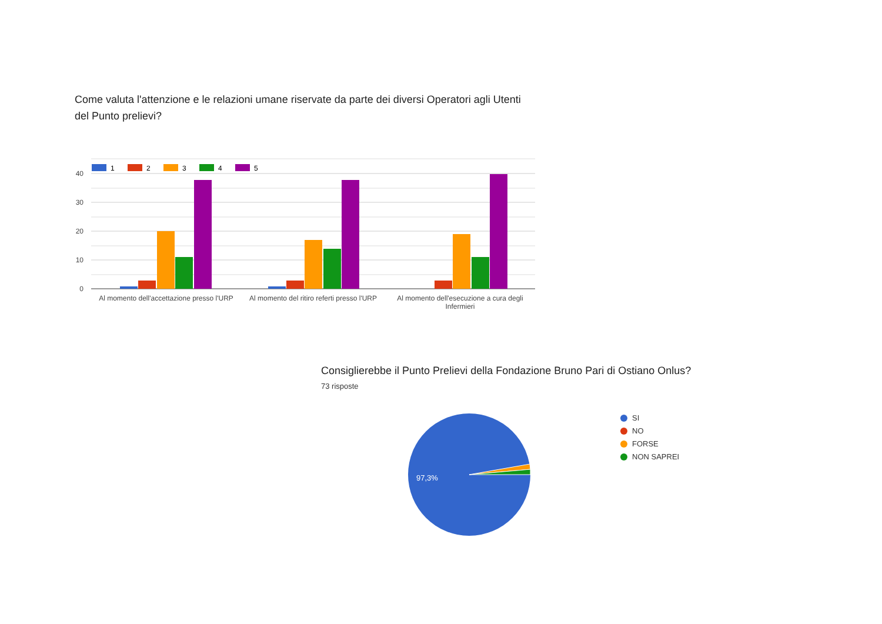Come valuta l'attenzione e le relazioni umane riservate da parte dei diversi Operatori agli Utenti del Punto prelievi?
40
30
20
10
0
1
2
3
4
5
Al momento dell'accettazione presso l'URP
Al momento del ritiro referti presso l'URP
Al momento dell'esecuzione a cura degli Infermieri
Consiglierebbe il Punto Prelievi della Fondazione Bruno Pari di Ostiano Onlus?
73 risposte
97,3%
SI
NO
FORSE
NON SAPREI